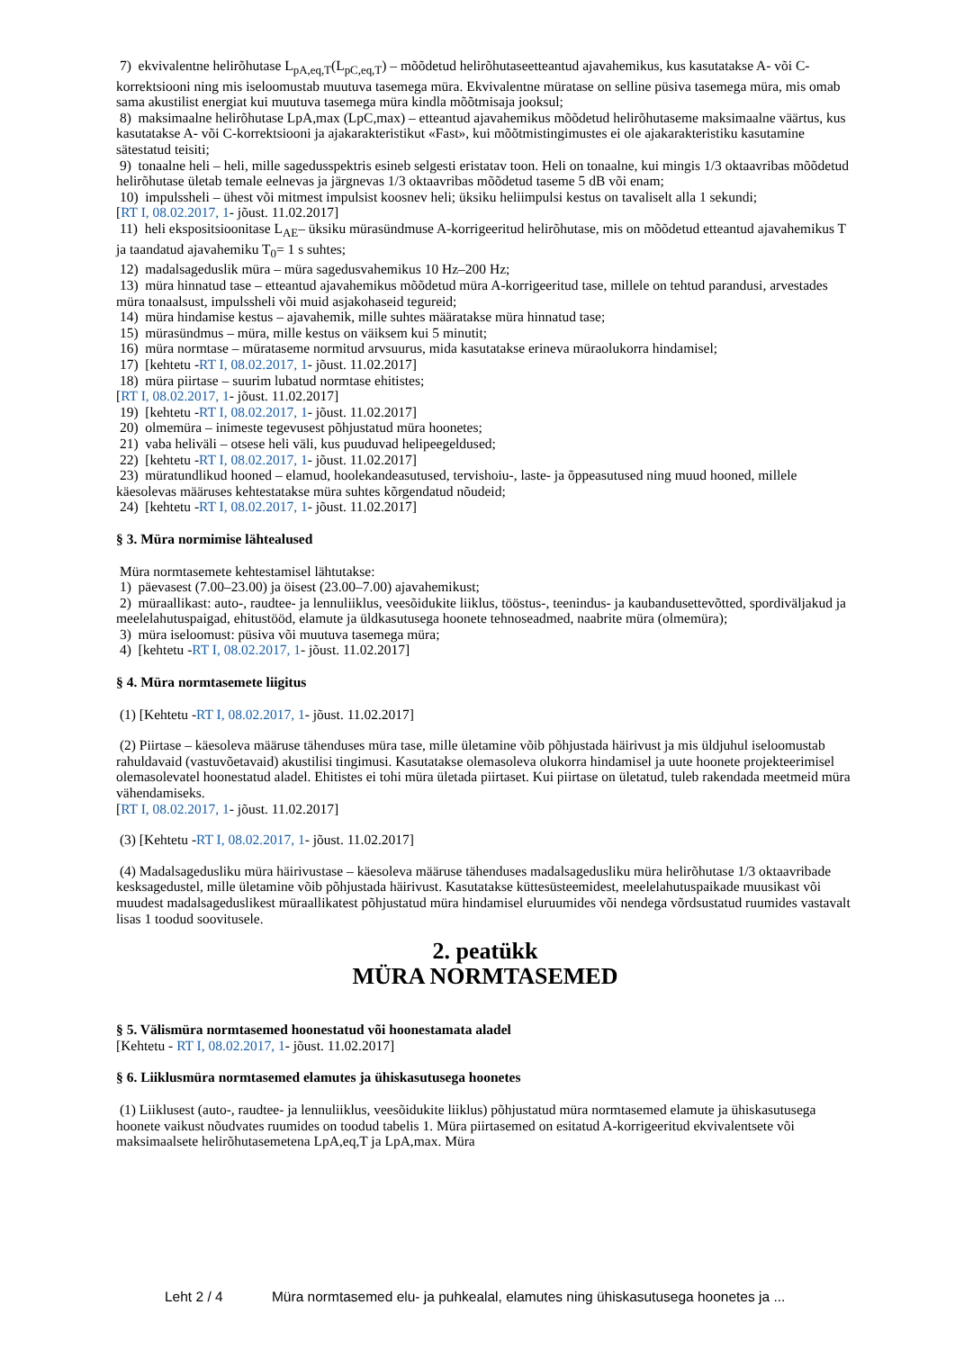7) ekvivalentne helirõhutase L<sub>pA,eq,T</sub>(L<sub>pC,eq,T</sub>) – mõõdetud helirõhutaseetteantud ajavahemikus, kus kasutatakse A- või C-korrektsiooni ning mis iseloomustab muutuva tasemega müra. Ekvivalentne müratase on selline püsiva tasemega müra, mis omab sama akustilist energiat kui muutuva tasemega müra kindla mõõtmisaja jooksul;
8) maksimaalne helirõhutase LpA,max (LpC,max) – etteantud ajavahemikus mõõdetud helirõhutaseme maksimaalne väärtus, kus kasutatakse A- või C-korrektsiooni ja ajakarakteristikut «Fast», kui mõõtmistingimustes ei ole ajakarakteristiku kasutamine sätestatud teisiti;
9) tonaalne heli – heli, mille sagedusspektris esineb selgesti eristatav toon. Heli on tonaalne, kui mingis 1/3 oktaavribas mõõdetud helirõhutase ületab temale eelnevas ja järgnevas 1/3 oktaavribas mõõdetud taseme 5 dB või enam;
10) impulssheli – ühest või mitmest impulsist koosnev heli; üksiku heliimpulsi kestus on tavaliselt alla 1 sekundi;
[RT I, 08.02.2017, 1- jõust. 11.02.2017]
11) heli ekspositsioonitase L<sub>AE</sub>– üksiku mürasündmuse A-korrigeeritud helirõhutase, mis on mõõdetud etteantud ajavahemikus T ja taandatud ajavahemiku T<sub>0</sub>= 1 s suhtes;
12) madalsageduslik müra – müra sagedusvahemikus 10 Hz–200 Hz;
13) müra hinnatud tase – etteantud ajavahemikus mõõdetud müra A-korrigeeritud tase, millele on tehtud parandusi, arvestades müra tonaalsust, impulssheli või muid asjakohaseid tegureid;
14) müra hindamise kestus – ajavahemik, mille suhtes määratakse müra hinnatud tase;
15) mürasündmus – müra, mille kestus on väiksem kui 5 minutit;
16) müra normtase – mürataseme normitud arvsuurus, mida kasutatakse erineva müraolukorra hindamisel;
17) [kehtetu -RT I, 08.02.2017, 1- jõust. 11.02.2017]
18) müra piirtase – suurim lubatud normtase ehitistes;
[RT I, 08.02.2017, 1- jõust. 11.02.2017]
19) [kehtetu -RT I, 08.02.2017, 1- jõust. 11.02.2017]
20) olmemüra – inimeste tegevusest põhjustatud müra hoonetes;
21) vaba heliväli – otsese heli väli, kus puuduvad helipeegeldused;
22) [kehtetu -RT I, 08.02.2017, 1- jõust. 11.02.2017]
23) müratundlikud hooned – elamud, hoolekandeasutused, tervishoiu-, laste- ja õppeasutused ning muud hooned, millele käesolevas määruses kehtestatakse müra suhtes kõrgendatud nõudeid;
24) [kehtetu -RT I, 08.02.2017, 1- jõust. 11.02.2017]
§ 3. Müra normimise lähtealused
Müra normtasemete kehtestamisel lähtutakse:
1) päevasest (7.00–23.00) ja öisest (23.00–7.00) ajavahemikust;
2) müraallikast: auto-, raudtee- ja lennuliiklus, veesõidukite liiklus, tööstus-, teenindus- ja kaubandusettevõtted, spordiväljakud ja meelelahutuspaigad, ehitustööd, elamute ja üldkasutusega hoonete tehnoseadmed, naabrite müra (olmemüra);
3) müra iseloomust: püsiva või muutuva tasemega müra;
4) [kehtetu -RT I, 08.02.2017, 1- jõust. 11.02.2017]
§ 4. Müra normtasemete liigitus
(1) [Kehtetu -RT I, 08.02.2017, 1- jõust. 11.02.2017]
(2) Piirtase – käesoleva määruse tähenduses müra tase, mille ületamine võib põhjustada häirivust ja mis üldjuhul iseloomustab rahuldavaid (vastuvõetavaid) akustilisi tingimusi. Kasutatakse olemasoleva olukorra hindamisel ja uute hoonete projekteerimisel olemasolevatel hoonestatud aladel. Ehitistes ei tohi müra ületada piirtaset. Kui piirtase on ületatud, tuleb rakendada meetmeid müra vähendamiseks.
[RT I, 08.02.2017, 1- jõust. 11.02.2017]
(3) [Kehtetu -RT I, 08.02.2017, 1- jõust. 11.02.2017]
(4) Madalsagedusliku müra häirivustase – käesoleva määruse tähenduses madalsagedusliku müra helirõhutase 1/3 oktaavribade kesksagedustel, mille ületamine võib põhjustada häirivust. Kasutatakse küttesüsteemidest, meelelahutuspaikade muusikast või muudest madalsageduslikest müraallikatest põhjustatud müra hindamisel eluruumides või nendega võrdsustatud ruumides vastavalt lisas 1 toodud soovitusele.
2. peatükk
MÜRA NORMTASEMED
§ 5. Välismüra normtasemed hoonestatud või hoonestamata aladel
[Kehtetu - RT I, 08.02.2017, 1- jõust. 11.02.2017]
§ 6. Liiklusmüra normtasemed elamutes ja ühiskasutusega hoonetes
(1) Liiklusest (auto-, raudtee- ja lennuliiklus, veesõidukite liiklus) põhjustatud müra normtasemed elamute ja ühiskasutusega hoonete vaikust nõudvates ruumides on toodud tabelis 1. Müra piirtasemed on esitatud A-korrigeeritud ekvivalentsete või maksimaalsete helirõhutasemetena LpA,eq,T ja LpA,max. Müra
Leht 2 / 4 Müra normtasemed elu- ja puhkealal, elamutes ning ühiskasutusega hoonetes ja ...